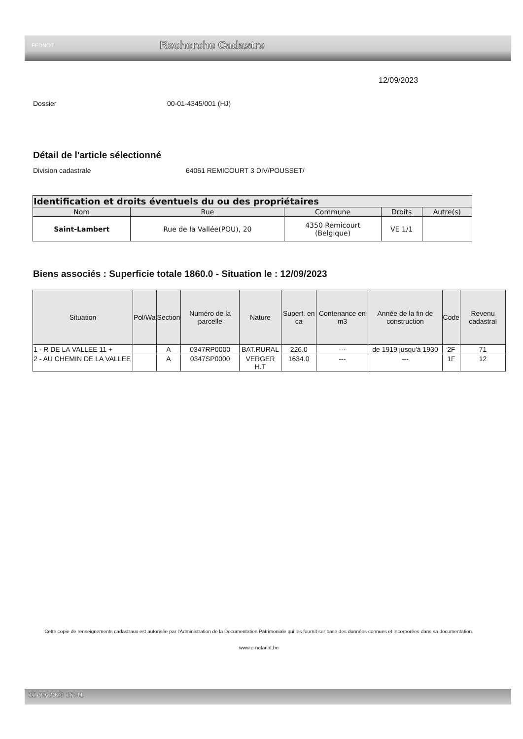FEDNOT
Recherche Cadastre
12/09/2023
Dossier 00-01-4345/001 (HJ)
Détail de l'article sélectionné
Division cadastrale 64061 REMICOURT 3 DIV/POUSSET/
| Identification et droits éventuels du ou des propriétaires | | | | |
| --- | --- | --- | --- | --- |
| Nom | Rue | Commune | Droits | Autre(s) |
| Saint-Lambert | Rue de la Vallée(POU), 20 | 4350 Remicourt (Belgique) | VE 1/1 | |
Biens associés : Superficie totale 1860.0 - Situation le : 12/09/2023
| Situation | Pol/Wa | Section | Numéro de la parcelle | Nature | Superf. en ca | Contenance en m3 | Année de la fin de construction | Code | Revenu cadastral |
| --- | --- | --- | --- | --- | --- | --- | --- | --- | --- |
| 1 - R DE LA VALLEE 11 + | | A | 0347RP0000 | BAT.RURAL | 226.0 | --- | de 1919 jusqu'à 1930 | 2F | 71 |
| 2 - AU CHEMIN DE LA VALLEE | | A | 0347SP0000 | VERGER H.T | 1634.0 | --- | --- | 1F | 12 |
Cette copie de renseignements cadastraux est autorisée par l'Administration de la Documentation Patrimoniale qui les fournit sur base des données connues et incorporées dans sa documentation.
www.e-notariat.be
12-09-2023 16:41